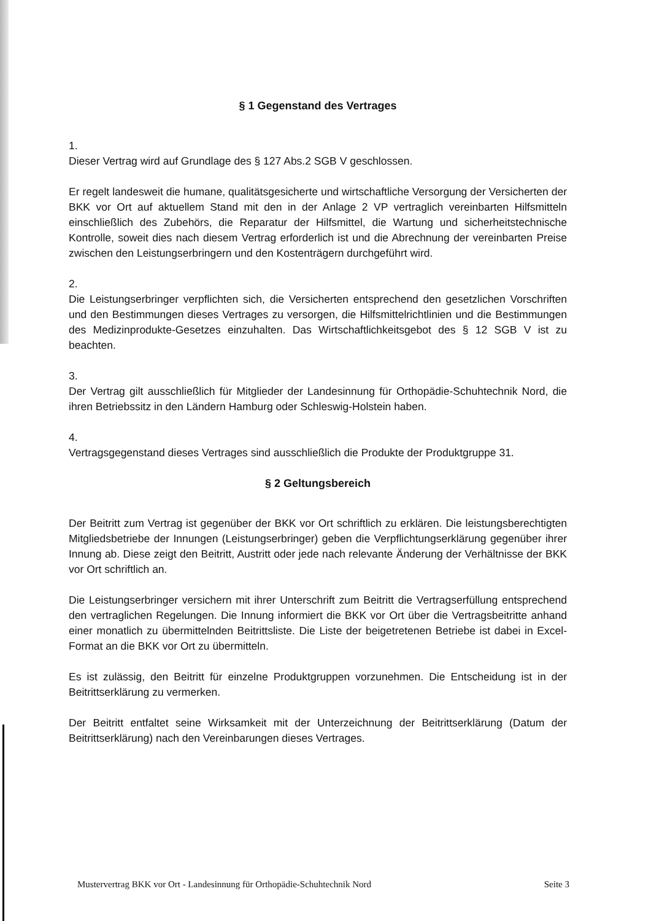§ 1 Gegenstand des Vertrages
1.
Dieser Vertrag wird auf Grundlage des § 127 Abs.2 SGB V geschlossen.
Er regelt landesweit die humane, qualitätsgesicherte und wirtschaftliche Versorgung der Versicherten der BKK vor Ort auf aktuellem Stand mit den in der Anlage 2 VP vertraglich vereinbarten Hilfsmitteln einschließlich des Zubehörs, die Reparatur der Hilfsmittel, die Wartung und sicherheitstechnische Kontrolle, soweit dies nach diesem Vertrag erforderlich ist und die Abrechnung der vereinbarten Preise zwischen den Leistungserbringern und den Kostenträgern durchgeführt wird.
2.
Die Leistungserbringer verpflichten sich, die Versicherten entsprechend den gesetzlichen Vorschriften und den Bestimmungen dieses Vertrages zu versorgen, die Hilfsmittelrichtlinien und die Bestimmungen des Medizinprodukte-Gesetzes einzuhalten. Das Wirtschaftlichkeitsgebot des § 12 SGB V ist zu beachten.
3.
Der Vertrag gilt ausschließlich für Mitglieder der Landesinnung für Orthopädie-Schuhtechnik Nord, die ihren Betriebssitz in den Ländern Hamburg oder Schleswig-Holstein haben.
4.
Vertragsgegenstand dieses Vertrages sind ausschließlich die Produkte der Produktgruppe 31.
§ 2 Geltungsbereich
Der Beitritt zum Vertrag ist gegenüber der BKK vor Ort schriftlich zu erklären. Die leistungsberechtigten Mitgliedsbetriebe der Innungen (Leistungserbringer) geben die Verpflichtungserklärung gegenüber ihrer Innung ab. Diese zeigt den Beitritt, Austritt oder jede nach relevante Änderung der Verhältnisse der BKK vor Ort schriftlich an.
Die Leistungserbringer versichern mit ihrer Unterschrift zum Beitritt die Vertragserfüllung entsprechend den vertraglichen Regelungen. Die Innung informiert die BKK vor Ort über die Vertragsbeitritte anhand einer monatlich zu übermittelnden Beitrittsliste. Die Liste der beigetretenen Betriebe ist dabei in Excel-Format an die BKK vor Ort zu übermitteln.
Es ist zulässig, den Beitritt für einzelne Produktgruppen vorzunehmen. Die Entscheidung ist in der Beitrittserklärung zu vermerken.
Der Beitritt entfaltet seine Wirksamkeit mit der Unterzeichnung der Beitrittserklärung (Datum der Beitrittserklärung) nach den Vereinbarungen dieses Vertrages.
Mustervertrag BKK vor Ort - Landesinnung für Orthopädie-Schuhtechnik Nord Seite 3